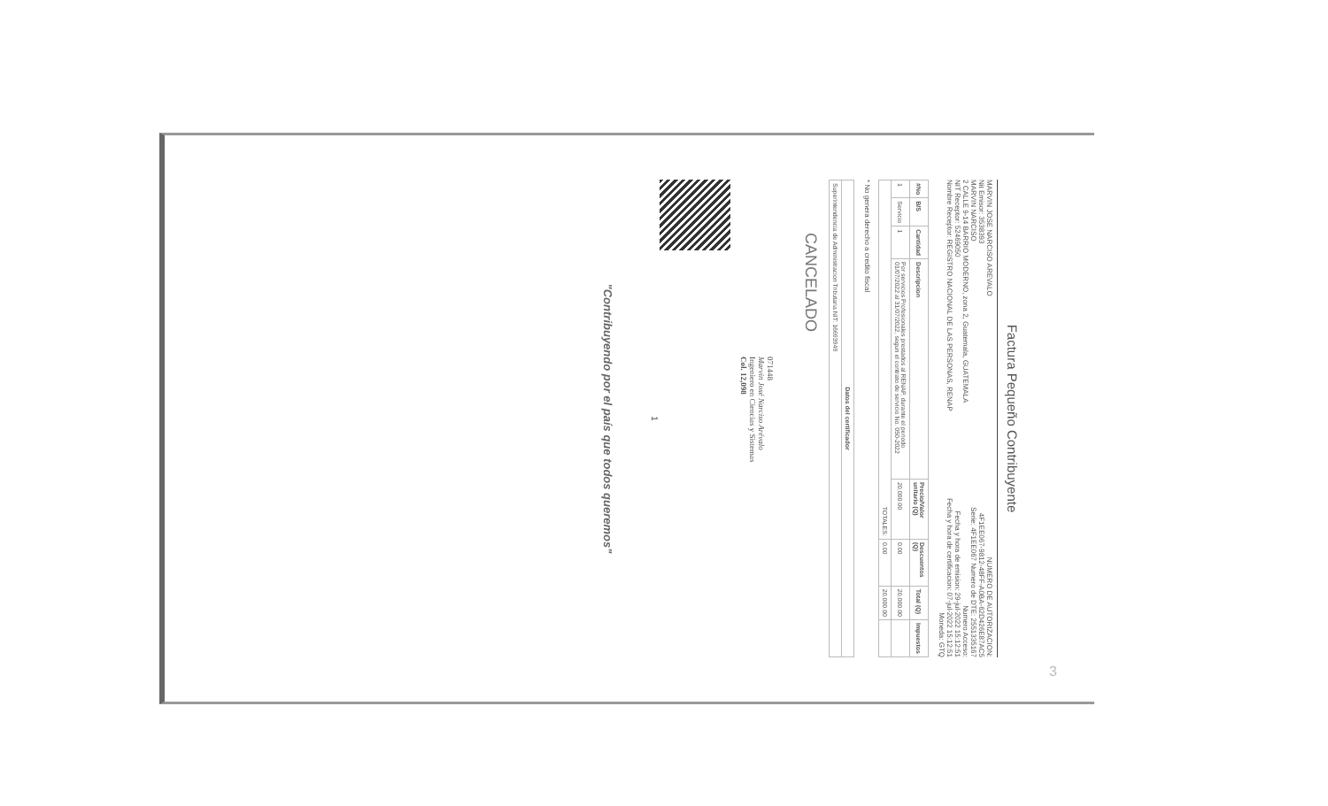Factura Pequeño Contribuyente
MARVIN JOSE NARCISO AREVALO
Nit Emisor: 3538393
MARVIN NARCISO
2 CALLE 9-14 BARRIO MODERNO, zona 2, Guatemala, GUATEMALA
NIT Receptor: 52469050
Nombre Receptor: REGISTRO NACIONAL DE LAS PERSONAS, RENAP
NUMERO DE AUTORIZACION:
4F1EE067-9812-48FF-A0BA-62D426E87AC5
Serie: 4F1EE067 Numero de DTE: 2551335167
Numero Acceso:
Fecha y hora de emision: 29-jul-2022 15:12:51
Fecha y hora de certificacion: 07-jul-2022 15:12:51
Moneda: GTQ
| #No | B/S | Cantidad | Descripcion | Precio/Valor unitario (Q) | Descuentos (Q) | Total (Q) | Impuestos |
| --- | --- | --- | --- | --- | --- | --- | --- |
| 1 | Servicio | 1 | Por servicios Profesionales prestados al RENAP, durante el periodo 01/07/2022 al 31/07/2022, segun el contrato de servicio No. 050-2022 | 20,000.00 | 0.00 | 20,000.00 | |
| TOTALES: | | | | | 0.00 | 20,000.00 | |
* No genera derecho a credito fiscal
| Datos del certificador |
| --- |
| Superintendencia de Administracion Tributaria NIT: 16693949 |
CANCELADO
071448
Marvin José Narciso Arévalo
Ingeniero en Ciencias y Sistemas
Col. 12,098
1
"Contribuyendo por el país que todos queremos"
3